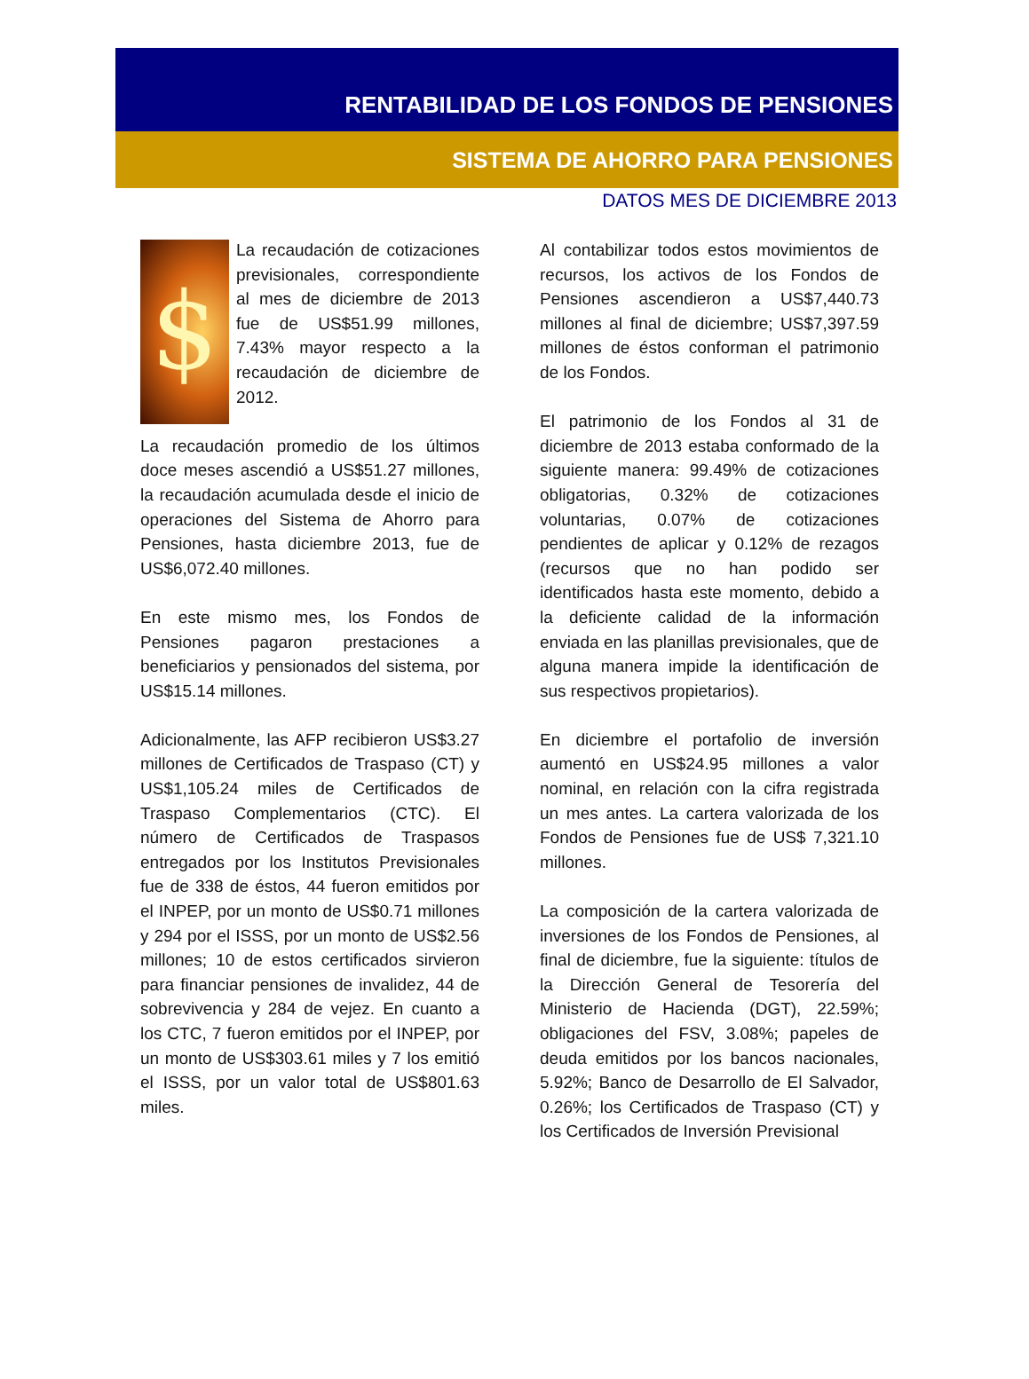RENTABILIDAD DE LOS FONDOS DE PENSIONES
SISTEMA DE AHORRO PARA PENSIONES
DATOS MES DE DICIEMBRE 2013
$ La recaudación de cotizaciones previsionales, correspondiente al mes de diciembre de 2013 fue de US$51.99 millones, 7.43% mayor respecto a la recaudación de diciembre de 2012.
La recaudación promedio de los últimos doce meses ascendió a US$51.27 millones, la recaudación acumulada desde el inicio de operaciones del Sistema de Ahorro para Pensiones, hasta diciembre 2013, fue de US$6,072.40 millones.
En este mismo mes, los Fondos de Pensiones pagaron prestaciones a beneficiarios y pensionados del sistema, por US$15.14 millones.
Adicionalmente, las AFP recibieron US$3.27 millones de Certificados de Traspaso (CT) y US$1,105.24 miles de Certificados de Traspaso Complementarios (CTC). El número de Certificados de Traspasos entregados por los Institutos Previsionales fue de 338 de éstos, 44 fueron emitidos por el INPEP, por un monto de US$0.71 millones y 294 por el ISSS, por un monto de US$2.56 millones; 10 de estos certificados sirvieron para financiar pensiones de invalidez, 44 de sobrevivencia y 284 de vejez. En cuanto a los CTC, 7 fueron emitidos por el INPEP, por un monto de US$303.61 miles y 7 los emitió el ISSS, por un valor total de US$801.63 miles.
Al contabilizar todos estos movimientos de recursos, los activos de los Fondos de Pensiones ascendieron a US$7,440.73 millones al final de diciembre; US$7,397.59 millones de éstos conforman el patrimonio de los Fondos.
El patrimonio de los Fondos al 31 de diciembre de 2013 estaba conformado de la siguiente manera: 99.49% de cotizaciones obligatorias, 0.32% de cotizaciones voluntarias, 0.07% de cotizaciones pendientes de aplicar y 0.12% de rezagos (recursos que no han podido ser identificados hasta este momento, debido a la deficiente calidad de la información enviada en las planillas previsionales, que de alguna manera impide la identificación de sus respectivos propietarios).
En diciembre el portafolio de inversión aumentó en US$24.95 millones a valor nominal, en relación con la cifra registrada un mes antes. La cartera valorizada de los Fondos de Pensiones fue de US$ 7,321.10 millones.
La composición de la cartera valorizada de inversiones de los Fondos de Pensiones, al final de diciembre, fue la siguiente: títulos de la Dirección General de Tesorería del Ministerio de Hacienda (DGT), 22.59%; obligaciones del FSV, 3.08%; papeles de deuda emitidos por los bancos nacionales, 5.92%; Banco de Desarrollo de El Salvador, 0.26%; los Certificados de Traspaso (CT) y los Certificados de Inversión Previsional